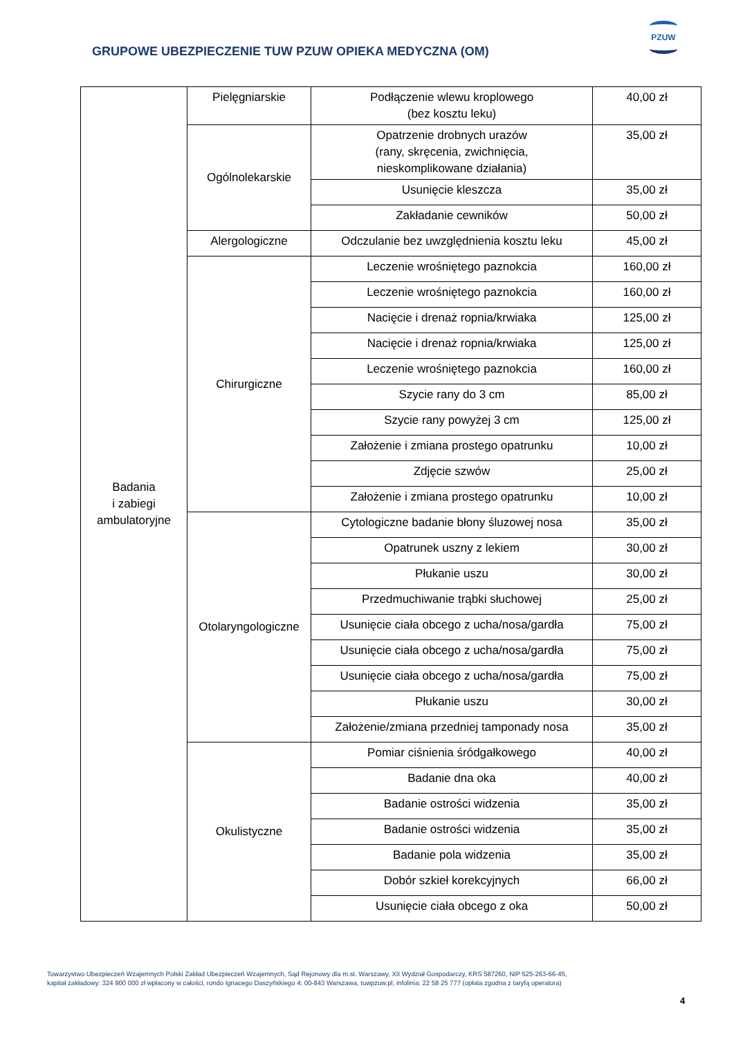GRUPOWE UBEZPIECZENIE TUW PZUW OPIEKA MEDYCZNA (OM)
PZUW
| Badania i zabiegi ambulatoryjne | Pielęgniarskie | Podłączenie wlewu kroplowego (bez kosztu leku) | 40,00 zł |
| | Ogólnolekarskie | Opatrzenie drobnych urazów (rany, skręcenia, zwichnięcia, nieskomplikowane działania) | 35,00 zł |
| | | Usunięcie kleszcza | 35,00 zł |
| | | Zakładanie cewników | 50,00 zł |
| | Alergologiczne | Odczulanie bez uwzględnienia kosztu leku | 45,00 zł |
| | Chirurgiczne | Leczenie wrośniętego paznokcia | 160,00 zł |
| | | Leczenie wrośniętego paznokcia | 160,00 zł |
| | | Nacięcie i drenaż ropnia/krwiaka | 125,00 zł |
| | | Nacięcie i drenaż ropnia/krwiaka | 125,00 zł |
| | | Leczenie wrośniętego paznokcia | 160,00 zł |
| | | Szycie rany do 3 cm | 85,00 zł |
| | | Szycie rany powyżej 3 cm | 125,00 zł |
| | | Założenie i zmiana prostego opatrunku | 10,00 zł |
| | | Zdjęcie szwów | 25,00 zł |
| | | Założenie i zmiana prostego opatrunku | 10,00 zł |
| | Otolaryngologiczne | Cytologiczne badanie błony śluzowej nosa | 35,00 zł |
| | | Opatrunek uszny z lekiem | 30,00 zł |
| | | Płukanie uszu | 30,00 zł |
| | | Przedmuchiwanie trąbki słuchowej | 25,00 zł |
| | | Usunięcie ciała obcego z ucha/nosa/gardła | 75,00 zł |
| | | Usunięcie ciała obcego z ucha/nosa/gardła | 75,00 zł |
| | | Usunięcie ciała obcego z ucha/nosa/gardła | 75,00 zł |
| | | Płukanie uszu | 30,00 zł |
| | | Założenie/zmiana przedniej tamponady nosa | 35,00 zł |
| | Okulistyczne | Pomiar ciśnienia śródgałkowego | 40,00 zł |
| | | Badanie dna oka | 40,00 zł |
| | | Badanie ostrości widzenia | 35,00 zł |
| | | Badanie ostrości widzenia | 35,00 zł |
| | | Badanie pola widzenia | 35,00 zł |
| | | Dobór szkieł korekcyjnych | 66,00 zł |
| | | Usunięcie ciała obcego z oka | 50,00 zł |
Towarzystwo Ubezpieczeń Wzajemnych Polski Zakład Ubezpieczeń Wzajemnych, Sąd Rejonowy dla m.st. Warszawy, XII Wydział Gospodarczy, KRS 587260, NIP 525-263-66-45,
kapitał zakładowy: 324 900 000 zł wpłacony w całości, rondo Ignacego Daszyńskiego 4; 00-843 Warszawa, tuwpzuw.pl, infolinia: 22 58 25 777 (opłata zgodna z taryfą operatora)
4